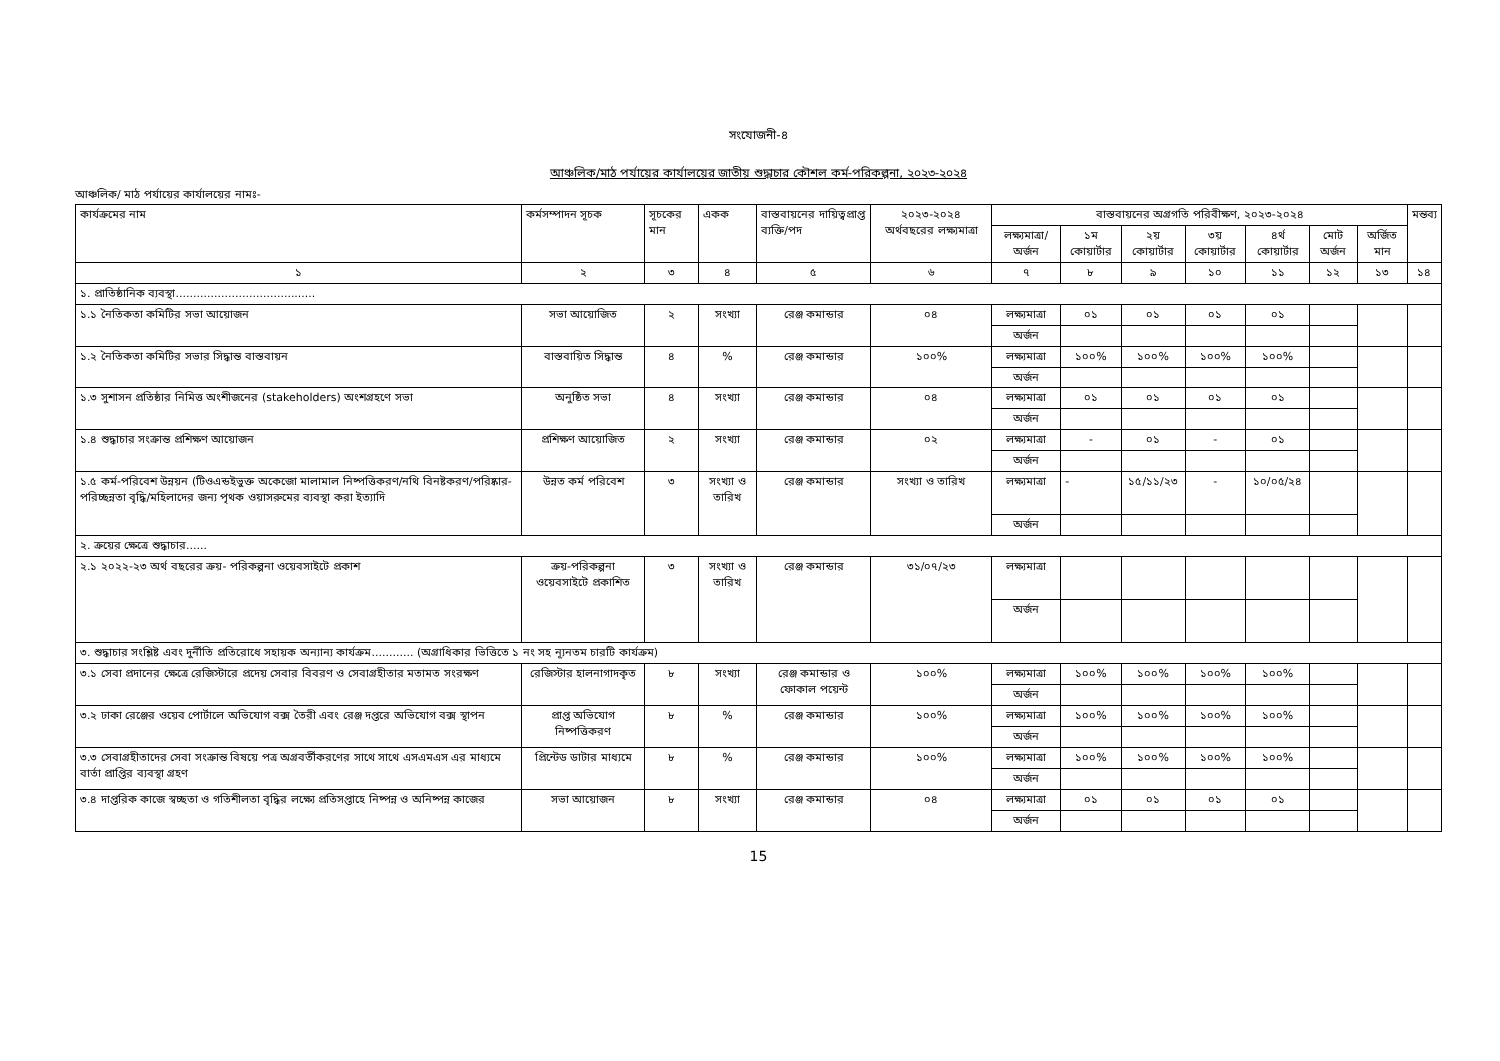সংযোজনী-৪
আঞ্চলিক/মাঠ পর্যায়ের কার্যালয়ের জাতীয় শুদ্ধাচার কৌশল কর্ম-পরিকল্পনা, ২০২৩-২০২৪
আঞ্চলিক/ মাঠ পর্যায়ের কার্যালয়ের নামঃ-
| কার্যক্রমের নাম | কর্মসম্পাদন সূচক | সূচকের মান | একক | বাস্তবায়নের দায়িত্বপ্রাপ্ত ব্যক্তি/পদ | ২০২৩-২০২৪ অর্থবছরের লক্ষ্যমাত্রা | বাস্তবায়নের অগ্রগতি পরিবীক্ষণ, ২০২৩-২০২৪ | | | | | | | মন্তব্য |
| --- | --- | --- | --- | --- | --- | --- | --- | --- | --- | --- | --- | --- | --- |
| | | | | | | লক্ষ্যমাত্রা/ অর্জন | ১ম কোয়ার্টার | ২য় কোয়ার্টার | ৩য় কোয়ার্টার | ৪র্থ কোয়ার্টার | মোট অর্জন | অর্জিত মান | |
| ১ | ২ | ৩ | ৪ | ৫ | ৬ | ৭ | ৮ | ৯ | ১০ | ১১ | ১২ | ১৩ | ১৪ |
| ১. প্রাতিষ্ঠানিক ব্যবস্থা........................................ | | | | | | | | | | | | | |
| ১.১ নৈতিকতা কমিটির সভা আয়োজন | সভা আয়োজিত | ২ | সংখ্যা | রেঞ্জ কমান্ডার | ০৪ | লক্ষ্যমাত্রা | ০১ | ০১ | ০১ | ০১ | | | |
| | | | | | | অর্জন | | | | | | | |
| ১.২ নৈতিকতা কমিটির সভার সিদ্ধান্ত বাস্তবায়ন | বাস্তবায়িত সিদ্ধান্ত | ৪ | % | রেঞ্জ কমান্ডার | ১০০% | লক্ষ্যমাত্রা | ১০০% | ১০০% | ১০০% | ১০০% | | | |
| | | | | | | অর্জন | | | | | | | |
| ১.৩ সুশাসন প্রতিষ্ঠার নিমিত্ত অংশীজনের (stakeholders) অংশগ্রহণে সভা | অনুষ্ঠিত সভা | ৪ | সংখ্যা | রেঞ্জ কমান্ডার | ০৪ | লক্ষ্যমাত্রা | ০১ | ০১ | ০১ | ০১ | | | |
| | | | | | | অর্জন | | | | | | | |
| ১.৪ শুদ্ধাচার সংক্রান্ত প্রশিক্ষণ আয়োজন | প্রশিক্ষণ আয়োজিত | ২ | সংখ্যা | রেঞ্জ কমান্ডার | ০২ | লক্ষ্যমাত্রা | - | ০১ | - | ০১ | | | |
| | | | | | | অর্জন | | | | | | | |
| ১.৫ কর্ম-পরিবেশ উন্নয়ন (টিওএন্ডইভুক্ত অকেজো মালামাল নিষ্পত্তিকরণ/নথি বিনষ্টকরণ/পরিষ্কার-পরিচ্ছন্নতা বৃদ্ধি/মহিলাদের জন্য পৃথক ওয়াসরুমের ব্যবস্থা করা ইত্যাদি | উন্নত কর্ম পরিবেশ | ৩ | সংখ্যা ও তারিখ | রেঞ্জ কমান্ডার | সংখ্যা ও তারিখ | লক্ষ্যমাত্রা | - | ১৫/১১/২৩ | - | ১০/০৫/২৪ | | | |
| | | | | | | অর্জন | | | | | | | |
| ২. ক্রয়ের ক্ষেত্রে শুদ্ধাচার...... | | | | | | | | | | | | | |
| ২.১ ২০২২-২৩ অর্থ বছরের ক্রয়- পরিকল্পনা ওয়েবসাইটে প্রকাশ | ক্রয়-পরিকল্পনা ওয়েবসাইটে প্রকাশিত | ৩ | সংখ্যা ও তারিখ | রেঞ্জ কমান্ডার | ৩১/০৭/২৩ | লক্ষ্যমাত্রা | | | | | | | |
| | | | | | | অর্জন | | | | | | | |
| ৩. শুদ্ধাচার সংশ্লিষ্ট এবং দুর্নীতি প্রতিরোধে সহায়ক অন্যান্য কার্যক্রম............ (অগ্রাধিকার ভিত্তিতে ১ নং সহ ন্যূনতম চারটি কার্যক্রম) | | | | | | | | | | | | | |
| ৩.১ সেবা প্রদানের ক্ষেত্রে রেজিস্টারে প্রদেয় সেবার বিবরণ ও সেবাগ্রহীতার মতামত সংরক্ষণ | রেজিস্টার হালনাগাদকৃত | ৮ | সংখ্যা | রেঞ্জ কমান্ডার ও ফোকাল পয়েন্ট | ১০০% | লক্ষ্যমাত্রা | ১০০% | ১০০% | ১০০% | ১০০% | | | |
| | | | | | | অর্জন | | | | | | | |
| ৩.২ ঢাকা রেঞ্জের ওয়েব পোর্টালে অভিযোগ বক্স তৈরী এবং রেঞ্জ দপ্তরে অভিযোগ বক্স স্থাপন | প্রাপ্ত অভিযোগ নিষ্পত্তিকরণ | ৮ | % | রেঞ্জ কমান্ডার | ১০০% | লক্ষ্যমাত্রা | ১০০% | ১০০% | ১০০% | ১০০% | | | |
| | | | | | | অর্জন | | | | | | | |
| ৩.৩ সেবাগ্রহীতাদের সেবা সংক্রান্ত বিষয়ে পত্র অগ্রবর্তীকরণের সাথে সাথে এসএমএস এর মাধ্যমে বার্তা প্রাপ্তির ব্যবস্থা গ্রহণ | প্রিন্টেড ডাটার মাধ্যমে | ৮ | % | রেঞ্জ কমান্ডার | ১০০% | লক্ষ্যমাত্রা | ১০০% | ১০০% | ১০০% | ১০০% | | | |
| | | | | | | অর্জন | | | | | | | |
| ৩.৪ দাপ্তরিক কাজে স্বচ্ছতা ও গতিশীলতা বৃদ্ধির লক্ষ্যে প্রতিসপ্তাহে নিষ্পন্ন ও অনিষ্পন্ন কাজের | সভা আয়োজন | ৮ | সংখ্যা | রেঞ্জ কমান্ডার | ০৪ | লক্ষ্যমাত্রা | ০১ | ০১ | ০১ | ০১ | | | |
| | | | | | | অর্জন | | | | | | | |
15